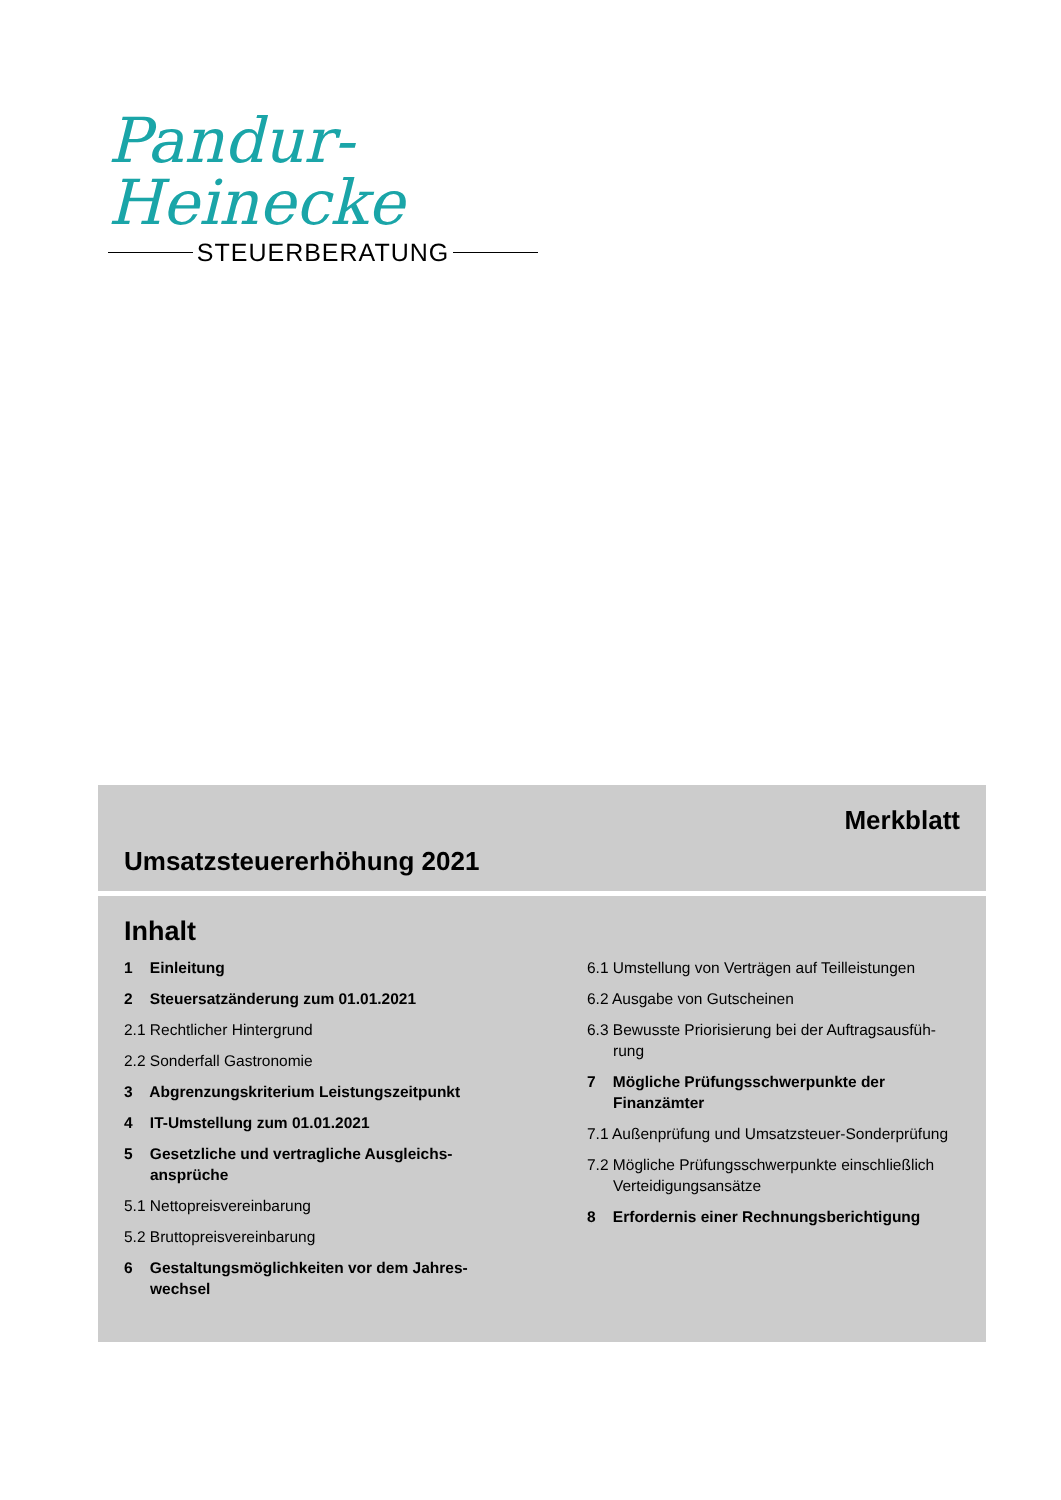Pandur-Heinecke
STEUERBERATUNG
Merkblatt
Umsatzsteuererhöhung 2021
Inhalt
1 Einleitung
2 Steuersatzänderung zum 01.01.2021
2.1 Rechtlicher Hintergrund
2.2 Sonderfall Gastronomie
3 Abgrenzungskriterium Leistungszeitpunkt
4 IT-Umstellung zum 01.01.2021
5 Gesetzliche und vertragliche Ausgleichs-ansprüche
5.1 Nettopreisvereinbarung
5.2 Bruttopreisvereinbarung
6 Gestaltungsmöglichkeiten vor dem Jahres-wechsel
6.1 Umstellung von Verträgen auf Teilleistungen
6.2 Ausgabe von Gutscheinen
6.3 Bewusste Priorisierung bei der Auftragsausfüh-rung
7 Mögliche Prüfungsschwerpunkte der Finanzämter
7.1 Außenprüfung und Umsatzsteuer-Sonderprüfung
7.2 Mögliche Prüfungsschwerpunkte einschließlich Verteidigungsansätze
8 Erfordernis einer Rechnungsberichtigung